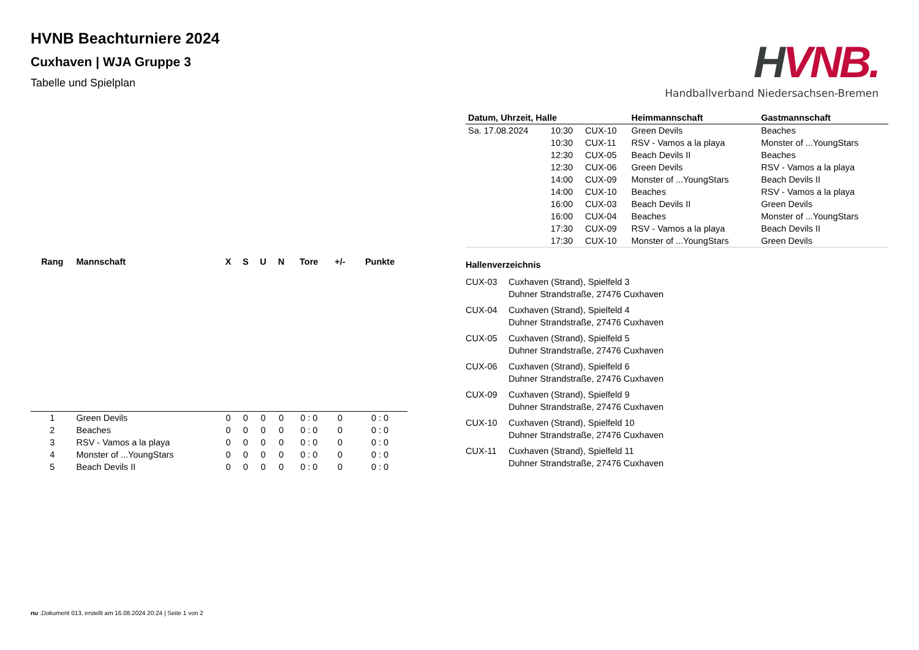HVNB.
Handballverband Niedersachsen-Bremen
HVNB Beachturniere 2024
Cuxhaven | WJA Gruppe 3
Tabelle und Spielplan
| Rang | Mannschaft | X | S | U | N | Tore | +/- | Punkte |
| --- | --- | --- | --- | --- | --- | --- | --- | --- |
| 1 | Green Devils | 0 | 0 | 0 | 0 | 0 : 0 | 0 | 0 : 0 |
| 2 | Beaches | 0 | 0 | 0 | 0 | 0 : 0 | 0 | 0 : 0 |
| 3 | RSV - Vamos a la playa | 0 | 0 | 0 | 0 | 0 : 0 | 0 | 0 : 0 |
| 4 | Monster of ...YoungStars | 0 | 0 | 0 | 0 | 0 : 0 | 0 | 0 : 0 |
| 5 | Beach Devils II | 0 | 0 | 0 | 0 | 0 : 0 | 0 | 0 : 0 |
| Datum, Uhrzeit, Halle | | | Heimmannschaft | Gastmannschaft |
| --- | --- | --- | --- | --- |
| Sa. 17.08.2024 | 10:30 | CUX-10 | Green Devils | Beaches |
| | 10:30 | CUX-11 | RSV - Vamos a la playa | Monster of ...YoungStars |
| | 12:30 | CUX-05 | Beach Devils II | Beaches |
| | 12:30 | CUX-06 | Green Devils | RSV - Vamos a la playa |
| | 14:00 | CUX-09 | Monster of ...YoungStars | Beach Devils II |
| | 14:00 | CUX-10 | Beaches | RSV - Vamos a la playa |
| | 16:00 | CUX-03 | Beach Devils II | Green Devils |
| | 16:00 | CUX-04 | Beaches | Monster of ...YoungStars |
| | 17:30 | CUX-09 | RSV - Vamos a la playa | Beach Devils II |
| | 17:30 | CUX-10 | Monster of ...YoungStars | Green Devils |
Hallenverzeichnis
CUX-03 Cuxhaven (Strand), Spielfeld 3
Duhner Strandstraße, 27476 Cuxhaven
CUX-04 Cuxhaven (Strand), Spielfeld 4
Duhner Strandstraße, 27476 Cuxhaven
CUX-05 Cuxhaven (Strand), Spielfeld 5
Duhner Strandstraße, 27476 Cuxhaven
CUX-06 Cuxhaven (Strand), Spielfeld 6
Duhner Strandstraße, 27476 Cuxhaven
CUX-09 Cuxhaven (Strand), Spielfeld 9
Duhner Strandstraße, 27476 Cuxhaven
CUX-10 Cuxhaven (Strand), Spielfeld 10
Duhner Strandstraße, 27476 Cuxhaven
CUX-11 Cuxhaven (Strand), Spielfeld 11
Duhner Strandstraße, 27476 Cuxhaven
nu .Dokument 013, erstellt am 16.08.2024 20:24 | Seite 1 von 2